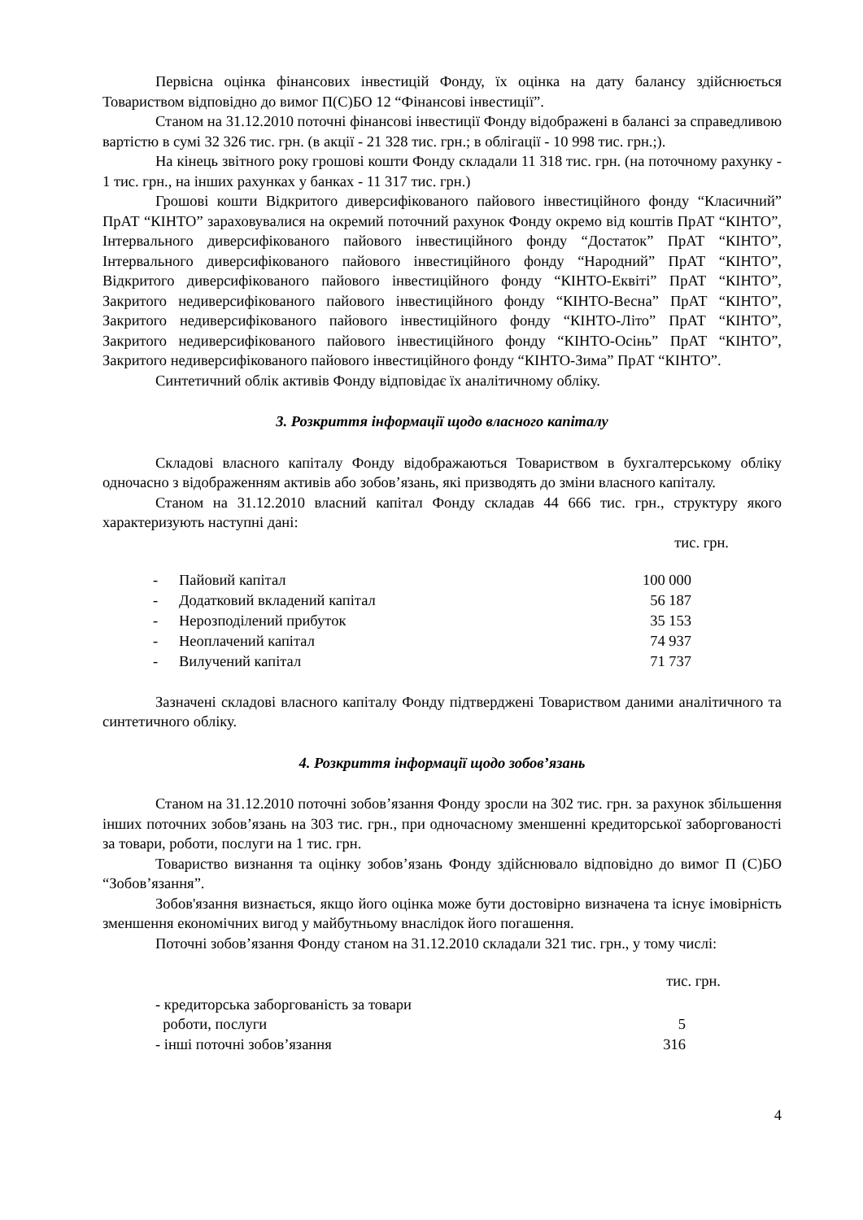Первісна оцінка фінансових інвестицій Фонду, їх оцінка на дату балансу здійснюється Товариством відповідно до вимог П(С)БО 12 “Фінансові інвестиції”.
Станом на 31.12.2010 поточні фінансові інвестиції Фонду відображені в балансі за справедливою вартістю в сумі 32 326 тис. грн. (в акції - 21 328 тис. грн.; в облігації - 10 998 тис. грн.;).
На кінець звітного року грошові кошти Фонду складали 11 318 тис. грн. (на поточному рахунку - 1 тис. грн., на інших рахунках у банках - 11 317 тис. грн.)
Грошові кошти Відкритого диверсифікованого пайового інвестиційного фонду “Класичний” ПрАТ “КІНТО” зараховувалися на окремий поточний рахунок Фонду окремо від коштів ПрАТ “КІНТО”, Інтервального диверсифікованого пайового інвестиційного фонду “Достаток” ПрАТ “КІНТО”, Інтервального диверсифікованого пайового інвестиційного фонду “Народний” ПрАТ “КІНТО”, Відкритого диверсифікованого пайового інвестиційного фонду “КІНТО-Еквіті” ПрАТ “КІНТО”, Закритого недиверсифікованого пайового інвестиційного фонду “КІНТО-Весна” ПрАТ “КІНТО”, Закритого недиверсифікованого пайового інвестиційного фонду “КІНТО-Літо” ПрАТ “КІНТО”, Закритого недиверсифікованого пайового інвестиційного фонду “КІНТО-Осінь” ПрАТ “КІНТО”, Закритого недиверсифікованого пайового інвестиційного фонду “КІНТО-Зима” ПрАТ “КІНТО”.
Синтетичний облік активів Фонду відповідає їх аналітичному обліку.
3. Розкриття інформації щодо власного капіталу
Складові власного капіталу Фонду відображаються Товариством в бухгалтерському обліку одночасно з відображенням активів або зобов’язань, які призводять до зміни власного капіталу.
Станом на 31.12.2010 власний капітал Фонду складав 44 666 тис. грн., структуру якого характеризують наступні дані:
тис. грн.
| - | Пайовий капітал | 100 000 |
| - | Додатковий вкладений капітал | 56 187 |
| - | Нерозподілений прибуток | 35 153 |
| - | Неоплачений капітал | 74 937 |
| - | Вилучений капітал | 71 737 |
Зазначені складові власного капіталу Фонду підтверджені Товариством даними аналітичного та синтетичного обліку.
4. Розкриття інформації щодо зобов’язань
Станом на 31.12.2010 поточні зобов’язання Фонду зросли на 302 тис. грн. за рахунок збільшення інших поточних зобов’язань на 303 тис. грн., при одночасному зменшенні кредиторської заборгованості за товари, роботи, послуги на 1 тис. грн.
Товариство визнання та оцінку зобов’язань Фонду здійснювало відповідно до вимог П (С)БО “Зобов’язання”.
Зобов'язання визнається, якщо його оцінка може бути достовірно визначена та існує імовірність зменшення економічних вигод у майбутньому внаслідок його погашення.
Поточні зобов’язання Фонду станом на 31.12.2010 складали 321 тис. грн., у тому числі:
тис. грн.
| - кредиторська заборгованість за товари роботи, послуги | 5 |
| - інші поточні зобов’язання | 316 |
4